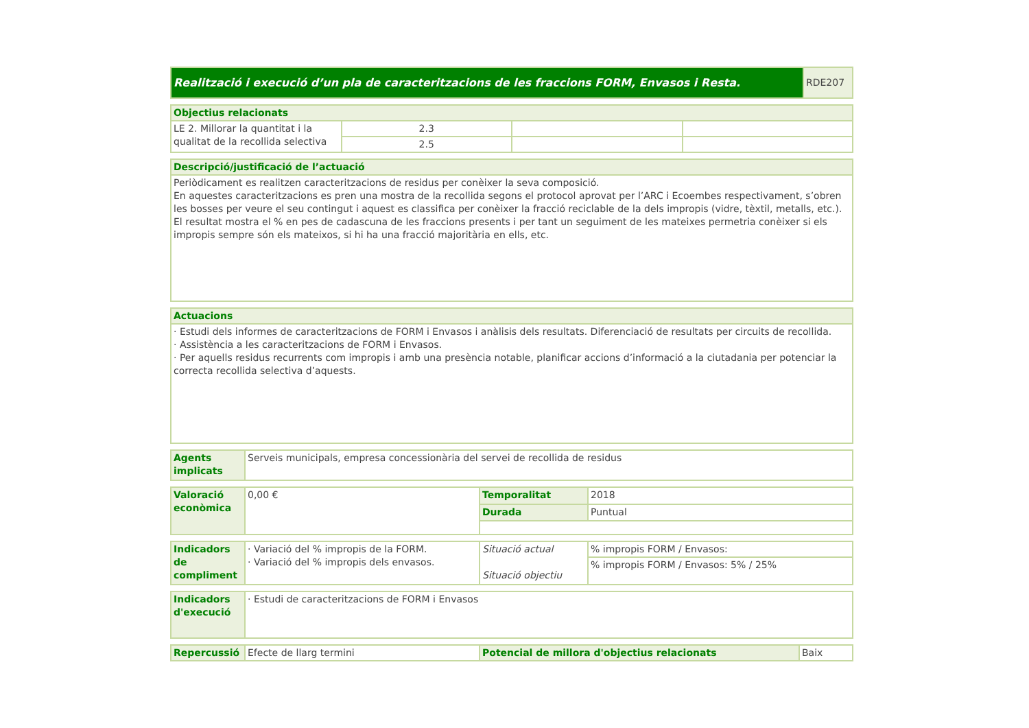| Realització i execució d’un pla de caracteritzacions de les fraccions FORM, Envasos i Resta. | RDE207 |
| Objectius relacionats | | | |
| --- | --- | --- | --- |
| LE 2. Millorar la quantitat i la qualitat de la recollida selectiva | 2.3 | | |
| | 2.5 | | |
| Descripció/justificació de l’actuació |
| --- |
| Periòdicament es realitzen caracteritzacions de residus per conèixer la seva composició. En aquestes caracteritzacions es pren una mostra de la recollida segons el protocol aprovat per l’ARC i Ecoembes respectivament, s’obren les bosses per veure el seu contingut i aquest es classifica per conèixer la fracció reciclable de la dels impropis (vidre, tèxtil, metalls, etc.). El resultat mostra el % en pes de cadascuna de les fraccions presents i per tant un seguiment de les mateixes permetria conèixer si els impropis sempre són els mateixos, si hi ha una fracció majoritària en ells, etc. |
| Actuacions |
| --- |
| · Estudi dels informes de caracteritzacions de FORM i Envasos i anàlisis dels resultats. Diferenciació de resultats per circuits de recollida. · Assistència a les caracteritzacions de FORM i Envasos. · Per aquells residus recurrents com impropis i amb una presència notable, planificar accions d’informació a la ciutadania per potenciar la correcta recollida selectiva d’aquests. |
| Agents implicats | Serveis municipals, empresa concessionària del servei de recollida de residus |
| Valoració econòmica | 0,00 € | Temporalitat | 2018 |
| | | Durada | Puntual |
| Indicadors de compliment | · Variació del % impropis de la FORM. · Variació del % impropis dels envasos. | Situació actual Situació objectiu | % impropis FORM / Envasos: |
| | | | % impropis FORM / Envasos: 5% / 25% |
| Indicadors d'execució | · Estudi de caracteritzacions de FORM i Envasos |
| Repercussió | Efecte de llarg termini | Potencial de millora d'objectius relacionats | Baix |